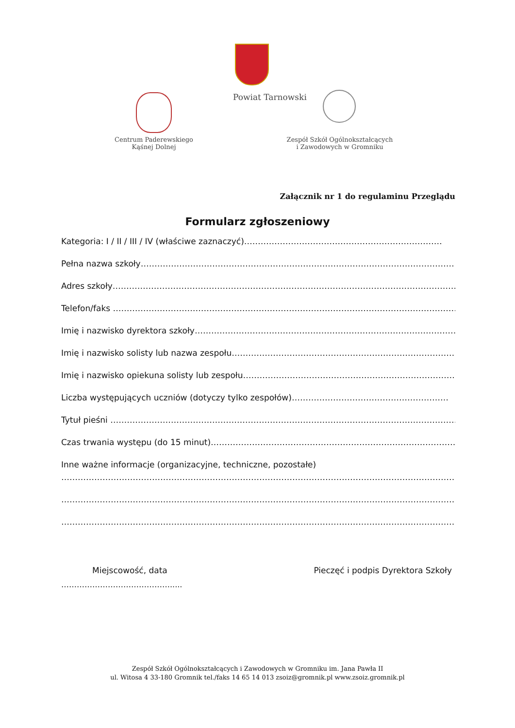Powiat Tarnowski
Centrum Paderewskiego
Kąśnej Dolnej
Zespół Szkół Ogólnokształcących
i Zawodowych w Gromniku
Załącznik nr 1 do regulaminu Przeglądu
Formularz zgłoszeniowy
Kategoria: I / II / III / IV (właściwe zaznaczyć)………………………………………………………………
Pełna nazwa szkoły……………………………………………………………………………………………………
Adres szkoły………………………………………………………………………………………………………………
Telefon/faks …………………………………………………………………………………………………………………
Imię i nazwisko dyrektora szkoły……………………………………………………………………………………
Imię i nazwisko solisty lub nazwa zespołu…………………………………………………………………………
Imię i nazwisko opiekuna solisty lub zespołu……………………………………………………………………
Liczba występujących uczniów (dotyczy tylko zespołów)…………………………………………………
Tytuł pieśni ………………………………………………………………………………………………………………
Czas trwania występu (do 15 minut)………………………………………………………………………………
Inne ważne informacje (organizacyjne, techniczne, pozostałe)
……………………………………………………………………………………………………………………………………
……………………………………………………………………………………………………………………………………
……………………………………………………………………………………………………………………………………
Miejscowość, data Pieczęć i podpis Dyrektora Szkoły
…………………………………….....
Zespół Szkół Ogólnokształcących i Zawodowych w Gromniku im. Jana Pawła II
ul. Witosa 4 33-180 Gromnik tel./faks 14 65 14 013 zsoiz@gromnik.pl www.zsoiz.gromnik.pl